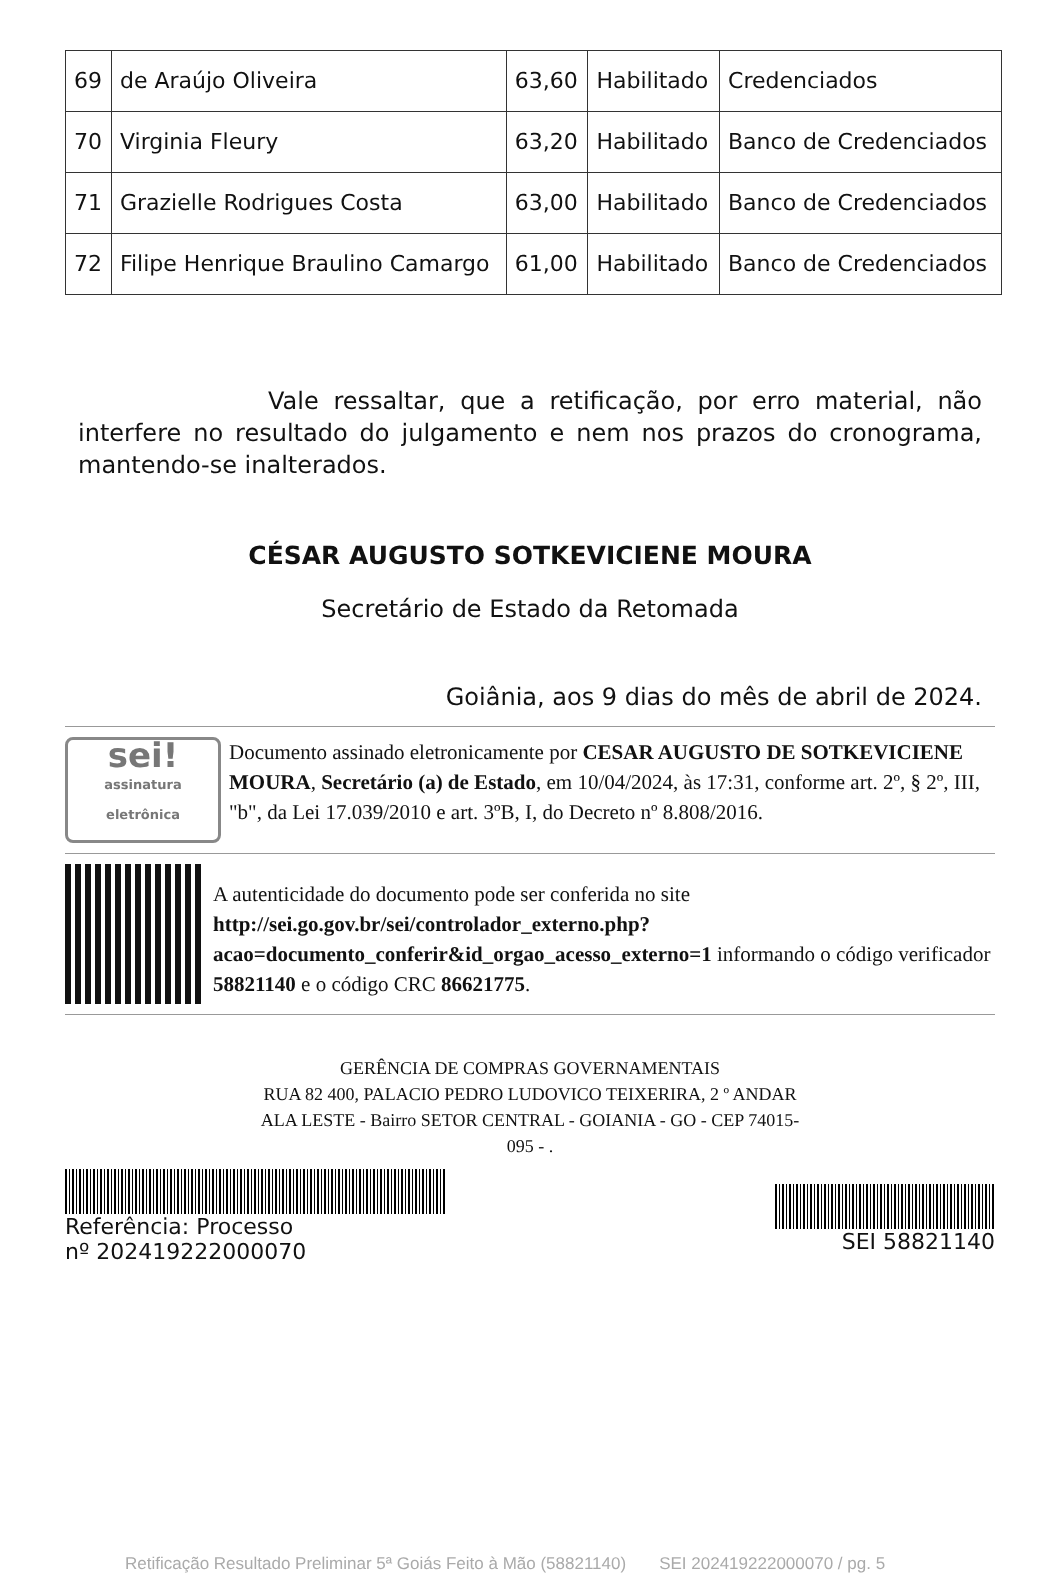| 69 | de Araújo Oliveira | 63,60 | Habilitado | Credenciados |
| 70 | Virginia Fleury | 63,20 | Habilitado | Banco de Credenciados |
| 71 | Grazielle Rodrigues Costa | 63,00 | Habilitado | Banco de Credenciados |
| 72 | Filipe Henrique Braulino Camargo | 61,00 | Habilitado | Banco de Credenciados |
Vale ressaltar, que a retificação, por erro material, não interfere no resultado do julgamento e nem nos prazos do cronograma, mantendo-se inalterados.
CÉSAR AUGUSTO SOTKEVICIENE MOURA
Secretário de Estado da Retomada
Goiânia, aos 9 dias do mês de abril de 2024.
sei!
assinatura eletrônica
Documento assinado eletronicamente por CESAR AUGUSTO DE SOTKEVICIENE MOURA, Secretário (a) de Estado, em 10/04/2024, às 17:31, conforme art. 2º, § 2º, III, "b", da Lei 17.039/2010 e art. 3ºB, I, do Decreto nº 8.808/2016.
A autenticidade do documento pode ser conferida no site http://sei.go.gov.br/sei/controlador_externo.php?acao=documento_conferir&id_orgao_acesso_externo=1 informando o código verificador 58821140 e o código CRC 86621775.
GERÊNCIA DE COMPRAS GOVERNAMENTAIS
RUA 82 400, PALACIO PEDRO LUDOVICO TEIXERIRA, 2 º ANDAR
ALA LESTE - Bairro SETOR CENTRAL - GOIANIA - GO - CEP 74015-
095 - .
Referência: Processo
nº 202419222000070
SEI 58821140
Retificação Resultado Preliminar 5ª Goiás Feito à Mão (58821140) SEI 202419222000070 / pg. 5